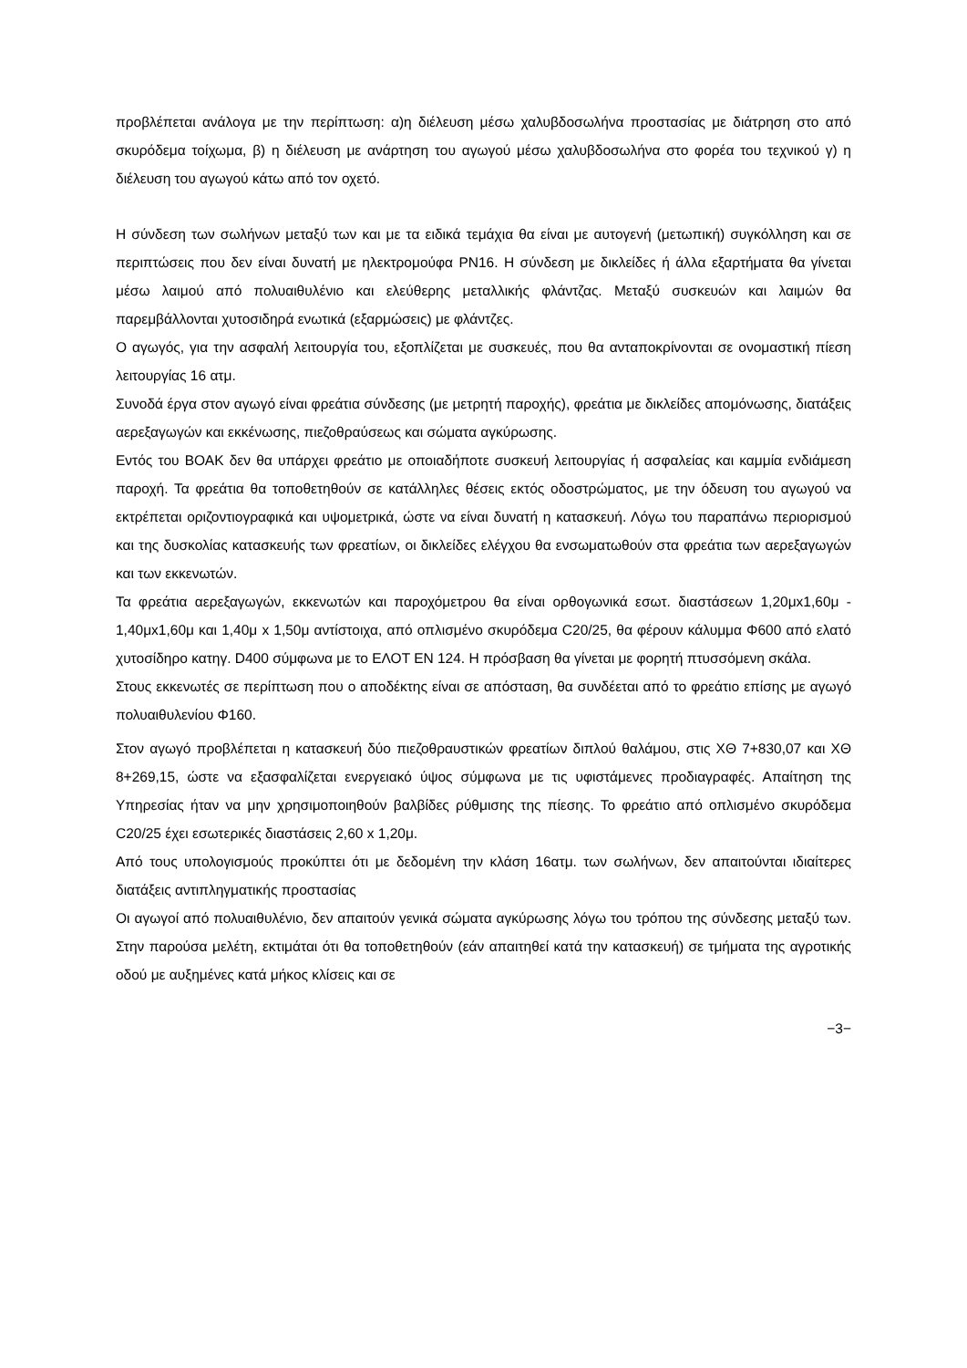προβλέπεται ανάλογα με την περίπτωση: α)η διέλευση μέσω χαλυβδοσωλήνα προστασίας με διάτρηση στο από σκυρόδεμα τοίχωμα, β) η διέλευση με ανάρτηση του αγωγού μέσω χαλυβδοσωλήνα στο φορέα του τεχνικού γ) η διέλευση του αγωγού κάτω από τον οχετό.
Η σύνδεση των σωλήνων μεταξύ των και με τα ειδικά τεμάχια θα είναι με αυτογενή (μετωπική) συγκόλληση και σε περιπτώσεις που δεν είναι δυνατή με ηλεκτρομούφα PN16. Η σύνδεση με δικλείδες ή άλλα εξαρτήματα θα γίνεται μέσω λαιμού από πολυαιθυλένιο και ελεύθερης μεταλλικής φλάντζας. Μεταξύ συσκευών και λαιμών θα παρεμβάλλονται χυτοσιδηρά ενωτικά (εξαρμώσεις) με φλάντζες.
Ο αγωγός, για την ασφαλή λειτουργία του, εξοπλίζεται με συσκευές, που θα ανταποκρίνονται σε ονομαστική πίεση λειτουργίας 16 ατμ.
Συνοδά έργα στον αγωγό είναι φρεάτια σύνδεσης (με μετρητή παροχής), φρεάτια με δικλείδες απομόνωσης, διατάξεις αερεξαγωγών και εκκένωσης, πιεζοθραύσεως και σώματα αγκύρωσης.
Εντός του ΒΟΑΚ δεν θα υπάρχει φρεάτιο με οποιαδήποτε συσκευή λειτουργίας ή ασφαλείας και καμμία ενδιάμεση παροχή. Τα φρεάτια θα τοποθετηθούν σε κατάλληλες θέσεις εκτός οδοστρώματος, με την όδευση του αγωγού να εκτρέπεται οριζοντιογραφικά και υψομετρικά, ώστε να είναι δυνατή η κατασκευή. Λόγω του παραπάνω περιορισμού και της δυσκολίας κατασκευής των φρεατίων, οι δικλείδες ελέγχου θα ενσωματωθούν στα φρεάτια των αερεξαγωγών και των εκκενωτών.
Τα φρεάτια αερεξαγωγών, εκκενωτών και παροχόμετρου θα είναι ορθογωνικά εσωτ. διαστάσεων 1,20μx1,60μ - 1,40μx1,60μ και 1,40μ x 1,50μ αντίστοιχα, από οπλισμένο σκυρόδεμα C20/25, θα φέρουν κάλυμμα Φ600 από ελατό χυτοσίδηρο κατηγ. D400 σύμφωνα με το ΕΛΟΤ ΕΝ 124. Η πρόσβαση θα γίνεται με φορητή πτυσσόμενη σκάλα.
Στους εκκενωτές σε περίπτωση που ο αποδέκτης είναι σε απόσταση, θα συνδέεται από το φρεάτιο επίσης με αγωγό πολυαιθυλενίου Φ160.
Στον αγωγό προβλέπεται η κατασκευή δύο πιεζοθραυστικών φρεατίων διπλού θαλάμου, στις ΧΘ 7+830,07 και ΧΘ 8+269,15, ώστε να εξασφαλίζεται ενεργειακό ύψος σύμφωνα με τις υφιστάμενες προδιαγραφές. Απαίτηση της Υπηρεσίας ήταν να μην χρησιμοποιηθούν βαλβίδες ρύθμισης της πίεσης. Το φρεάτιο από οπλισμένο σκυρόδεμα C20/25 έχει εσωτερικές διαστάσεις 2,60 x 1,20μ.
Από τους υπολογισμούς προκύπτει ότι με δεδομένη την κλάση 16ατμ. των σωλήνων, δεν απαιτούνται ιδιαίτερες διατάξεις αντιπληγματικής προστασίας
Οι αγωγοί από πολυαιθυλένιο, δεν απαιτούν γενικά σώματα αγκύρωσης λόγω του τρόπου της σύνδεσης μεταξύ των. Στην παρούσα μελέτη, εκτιμάται ότι θα τοποθετηθούν (εάν απαιτηθεί κατά την κατασκευή) σε τμήματα της αγροτικής οδού με αυξημένες κατά μήκος κλίσεις και σε
−3−